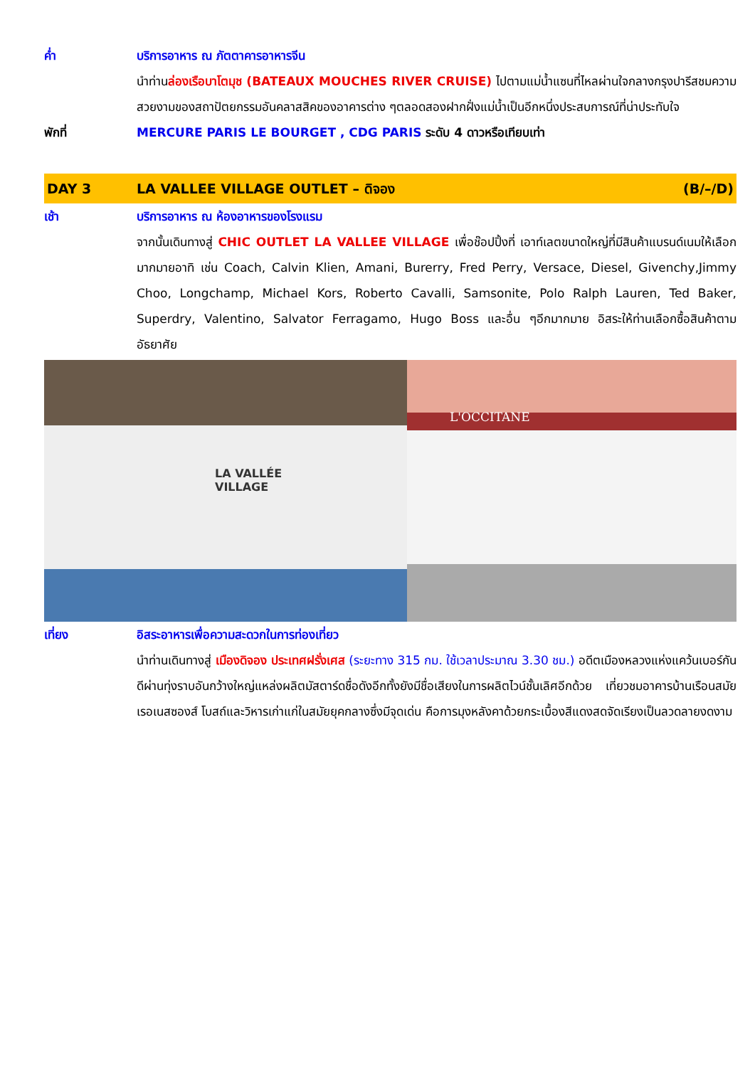ค่ำ บริการอาหาร ณ ภัตตาคารอาหารจีน
นำท่านล่องเรือบาโตมุช (BATEAUX MOUCHES RIVER CRUISE) ไปตามแม่น้ำแซนที่ไหลผ่านใจกลางกรุงปารีสชมความสวยงามของสถาปัตยกรรมอันคลาสสิคของอาคารต่าง ๆตลอดสองฝากฝั่งแม่น้ำเป็นอีกหนึ่งประสบการณ์ที่น่าประทับใจ
พักที่ MERCURE PARIS LE BOURGET , CDG PARIS ระดับ 4 ดาวหรือเทียบเท่า
DAY 3 LA VALLEE VILLAGE OUTLET – ดิจอง
(B/–/D)
เช้า บริการอาหาร ณ ห้องอาหารของโรงแรม
จากนั้นเดินทางสู่ CHIC OUTLET LA VALLEE VILLAGE เพื่อช๊อปปิ้งที่ เอาท์เลตขนาดใหญ่ที่มีสินค้าแบรนด์เนมให้เลือกมากมายอาทิ เช่น Coach, Calvin Klien, Amani, Burerry, Fred Perry, Versace, Diesel, Givenchy,Jimmy Choo, Longchamp, Michael Kors, Roberto Cavalli, Samsonite, Polo Ralph Lauren, Ted Baker, Superdry, Valentino, Salvator Ferragamo, Hugo Boss และอื่น ๆอีกมากมาย อิสระให้ท่านเลือกซื้อสินค้าตามอัธยาศัย
LA VALLÉE
VILLAGE
L'OCCITANE
เที่ยง อิสระอาหารเพื่อความสะดวกในการท่องเที่ยว
นำท่านเดินทางสู่ เมืองดิจอง ประเทศฝรั่งเศส (ระยะทาง 315 กม. ใช้เวลาประมาณ 3.30 ชม.) อดีตเมืองหลวงแห่งแคว้นเบอร์กันดีผ่านทุ่งราบอันกว้างใหญ่แหล่งผลิตมัสตาร์ดชื่อดังอีกทั้งยังมีชื่อเสียงในการผลิตไวน์ชั้นเลิศอีกด้วย เที่ยวชมอาคารบ้านเรือนสมัยเรอเนสซองส์ โบสถ์และวิหารเก่าแก่ในสมัยยุคกลางซึ่งมีจุดเด่น คือการมุงหลังคาด้วยกระเบื้องสีแดงสดจัดเรียงเป็นลวดลายงดงาม